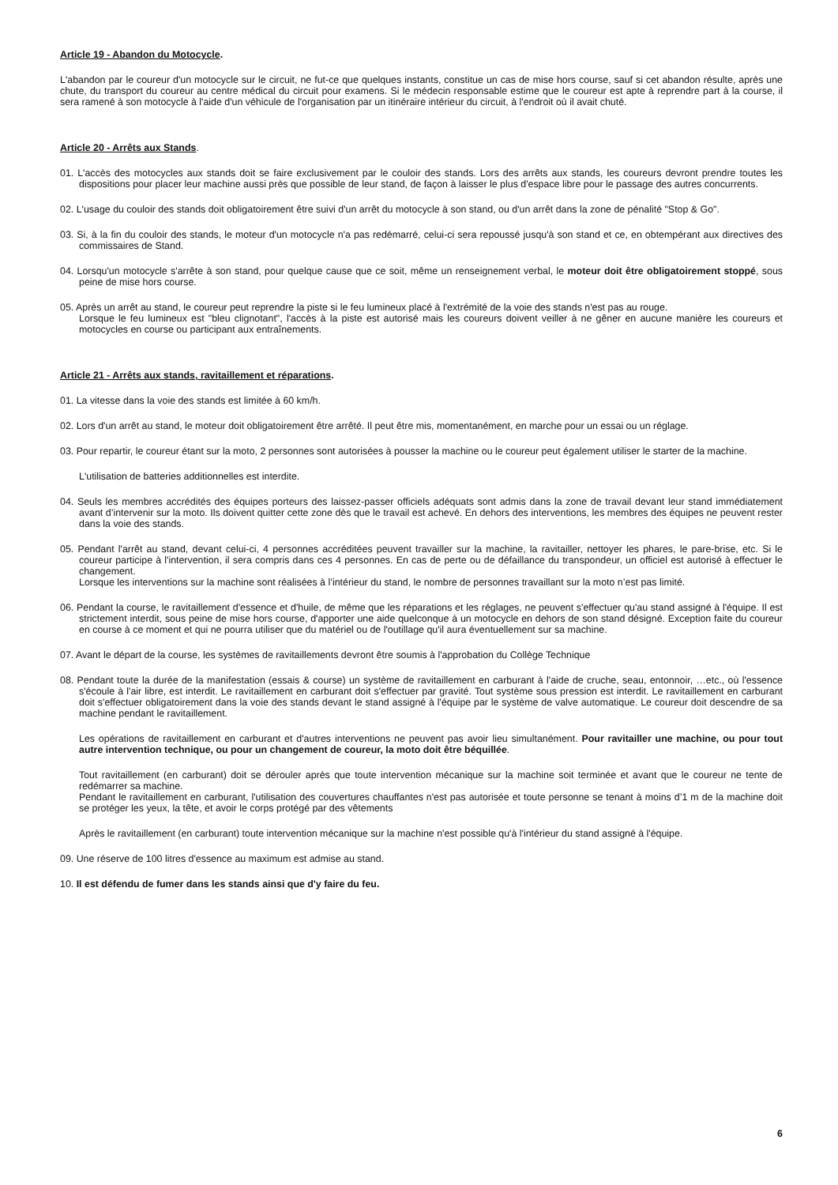Article 19 - Abandon du Motocycle.
L'abandon par le coureur d'un motocycle sur le circuit, ne fut-ce que quelques instants, constitue un cas de mise hors course, sauf si cet abandon résulte, après une chute, du transport du coureur au centre médical du circuit pour examens. Si le médecin responsable estime que le coureur est apte à reprendre part à la course, il sera ramené à son motocycle à l'aide d'un véhicule de l'organisation par un itinéraire intérieur du circuit, à l'endroit où il avait chuté.
Article 20 - Arrêts aux Stands.
01. L'accès des motocycles aux stands doit se faire exclusivement par le couloir des stands. Lors des arrêts aux stands, les coureurs devront prendre toutes les dispositions pour placer leur machine aussi près que possible de leur stand, de façon à laisser le plus d'espace libre pour le passage des autres concurrents.
02. L'usage du couloir des stands doit obligatoirement être suivi d'un arrêt du motocycle à son stand, ou d'un arrêt dans la zone de pénalité "Stop & Go".
03. Si, à la fin du couloir des stands, le moteur d'un motocycle n'a pas redémarré, celui-ci sera repoussé jusqu'à son stand et ce, en obtempérant aux directives des commissaires de Stand.
04. Lorsqu'un motocycle s'arrête à son stand, pour quelque cause que ce soit, même un renseignement verbal, le moteur doit être obligatoirement stoppé, sous peine de mise hors course.
05. Après un arrêt au stand, le coureur peut reprendre la piste si le feu lumineux placé à l'extrémité de la voie des stands n'est pas au rouge.
Lorsque le feu lumineux est "bleu clignotant", l'accès à la piste est autorisé mais les coureurs doivent veiller à ne gêner en aucune manière les coureurs et motocycles en course ou participant aux entraînements.
Article 21 - Arrêts aux stands, ravitaillement et réparations.
01. La vitesse dans la voie des stands est limitée à 60 km/h.
02. Lors d'un arrêt au stand, le moteur doit obligatoirement être arrêté. Il peut être mis, momentanément, en marche pour un essai ou un réglage.
03. Pour repartir, le coureur étant sur la moto, 2 personnes sont autorisées à pousser la machine ou le coureur peut également utiliser le starter de la machine.
L'utilisation de batteries additionnelles est interdite.
04. Seuls les membres accrédités des équipes porteurs des laissez-passer officiels adéquats sont admis dans la zone de travail devant leur stand immédiatement avant d’intervenir sur la moto. Ils doivent quitter cette zone dès que le travail est achevé. En dehors des interventions, les membres des équipes ne peuvent rester dans la voie des stands.
05. Pendant l'arrêt au stand, devant celui-ci, 4 personnes accréditées peuvent travailler sur la machine, la ravitailler, nettoyer les phares, le pare-brise, etc. Si le coureur participe à l'intervention, il sera compris dans ces 4 personnes. En cas de perte ou de défaillance du transpondeur, un officiel est autorisé à effectuer le changement.
Lorsque les interventions sur la machine sont réalisées à l’intérieur du stand, le nombre de personnes travaillant sur la moto n’est pas limité.
06. Pendant la course, le ravitaillement d'essence et d'huile, de même que les réparations et les réglages, ne peuvent s'effectuer qu'au stand assigné à l'équipe. Il est strictement interdit, sous peine de mise hors course, d'apporter une aide quelconque à un motocycle en dehors de son stand désigné. Exception faite du coureur en course à ce moment et qui ne pourra utiliser que du matériel ou de l'outillage qu'il aura éventuellement sur sa machine.
07. Avant le départ de la course, les systèmes de ravitaillements devront être soumis à l'approbation du Collège Technique
08. Pendant toute la durée de la manifestation (essais & course) un système de ravitaillement en carburant à l'aide de cruche, seau, entonnoir, …etc., où l'essence s'écoule à l'air libre, est interdit. Le ravitaillement en carburant doit s'effectuer par gravité. Tout système sous pression est interdit. Le ravitaillement en carburant doit s'effectuer obligatoirement dans la voie des stands devant le stand assigné à l'équipe par le système de valve automatique. Le coureur doit descendre de sa machine pendant le ravitaillement.
Les opérations de ravitaillement en carburant et d'autres interventions ne peuvent pas avoir lieu simultanément. Pour ravitailler une machine, ou pour tout autre intervention technique, ou pour un changement de coureur, la moto doit être béquillée.
Tout ravitaillement (en carburant) doit se dérouler après que toute intervention mécanique sur la machine soit terminée et avant que le coureur ne tente de redémarrer sa machine.
Pendant le ravitaillement en carburant, l'utilisation des couvertures chauffantes n'est pas autorisée et toute personne se tenant à moins d’1 m de la machine doit se protéger les yeux, la tête, et avoir le corps protégé par des vêtements
Après le ravitaillement (en carburant) toute intervention mécanique sur la machine n'est possible qu'à l'intérieur du stand assigné à l'équipe.
09. Une réserve de 100 litres d'essence au maximum est admise au stand.
10. Il est défendu de fumer dans les stands ainsi que d'y faire du feu.
6